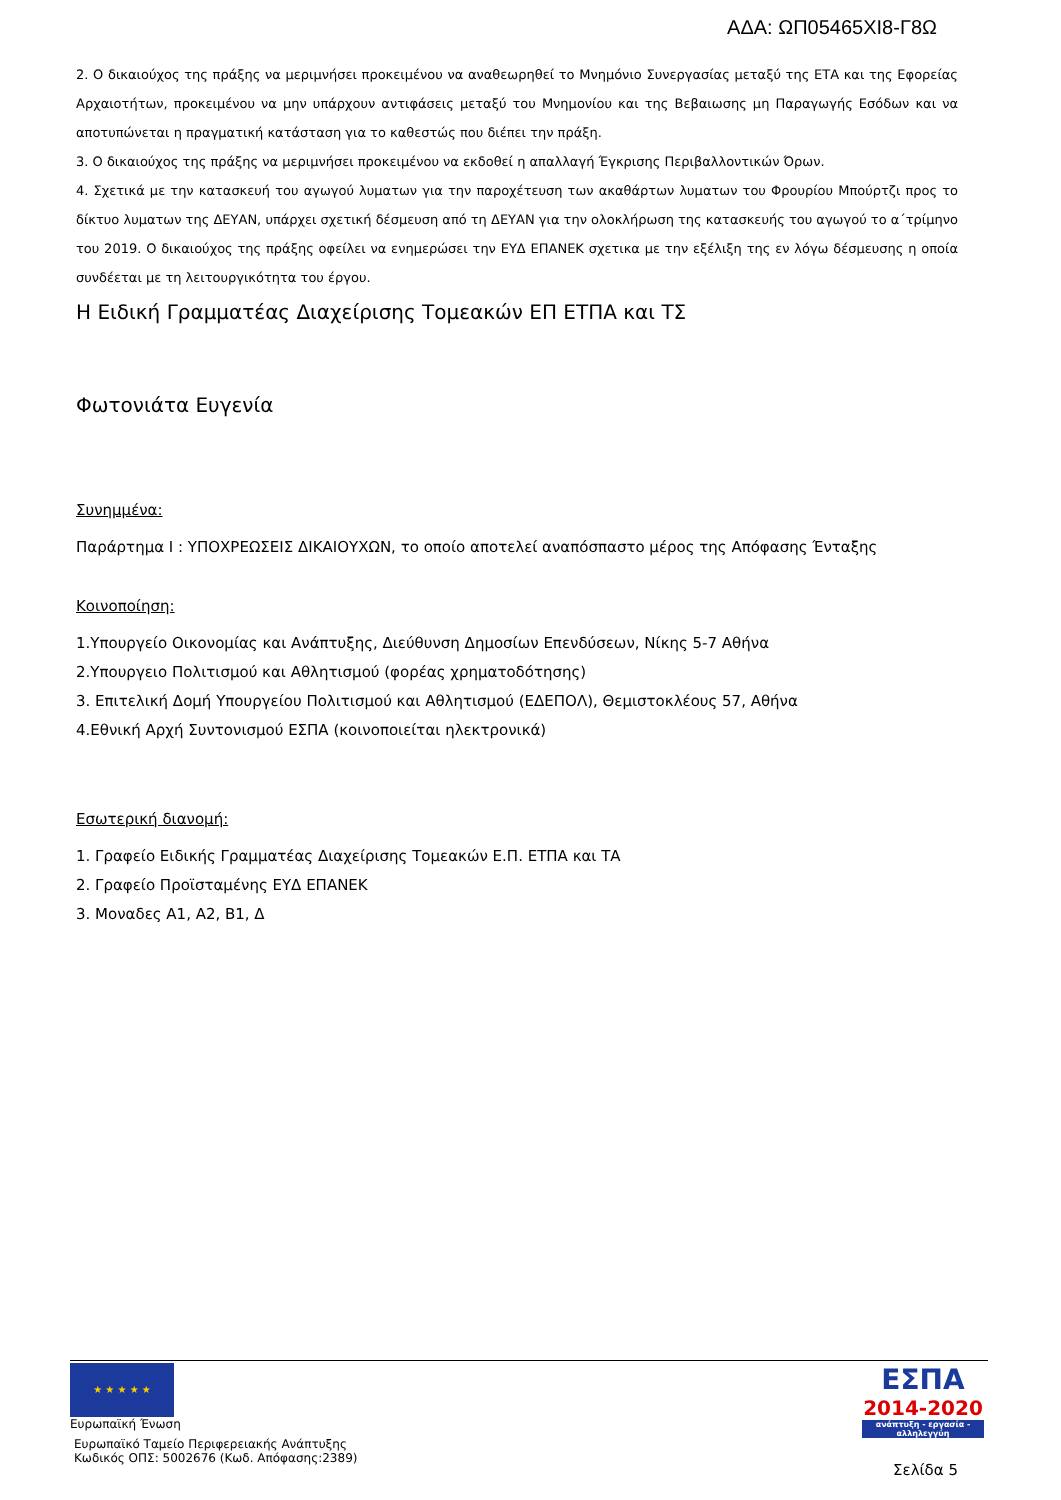ΑΔΑ: ΩΠ05465ΧΙ8-Γ8Ω
2. Ο δικαιούχος της πράξης να μεριμνήσει προκειμένου να αναθεωρηθεί το Μνημόνιο Συνεργασίας μεταξύ της ΕΤΑ και της Εφορείας Αρχαιοτήτων, προκειμένου να μην υπάρχουν αντιφάσεις μεταξύ του Μνημονίου και της Βεβαιωσης μη Παραγωγής Εσόδων και να αποτυπώνεται η πραγματική κατάσταση για το καθεστώς που διέπει την πράξη.
3. Ο δικαιούχος της πράξης να μεριμνήσει προκειμένου να εκδοθεί η απαλλαγή Έγκρισης Περιβαλλοντικών Όρων.
4. Σχετικά με την κατασκευή του αγωγού λυματων για την παροχέτευση των ακαθάρτων λυματων του Φρουρίου Μπούρτζι προς το δίκτυο λυματων της ΔΕΥΑΝ, υπάρχει σχετική δέσμευση από τη ΔΕΥΑΝ για την ολοκλήρωση της κατασκευής του αγωγού το α΄τρίμηνο του 2019. Ο δικαιούχος της πράξης οφείλει να ενημερώσει την ΕΥΔ ΕΠΑΝΕΚ σχετικα με την εξέλιξη της εν λόγω δέσμευσης η οποία συνδέεται με τη λειτουργικότητα του έργου.
Η Ειδική Γραμματέας Διαχείρισης Τομεακών ΕΠ ΕΤΠΑ και ΤΣ
Φωτονιάτα Ευγενία
Συνημμένα:
Παράρτημα Ι : ΥΠΟΧΡΕΩΣΕΙΣ ΔΙΚΑΙΟΥΧΩΝ, το οποίο αποτελεί αναπόσπαστο μέρος της Απόφασης Ένταξης
Κοινοποίηση:
1.Υπουργείο Οικονομίας και Ανάπτυξης, Διεύθυνση Δημοσίων Επενδύσεων, Νίκης 5-7 Αθήνα
2.Υπουργειο Πολιτισμού και Αθλητισμού (φορέας χρηματοδότησης)
3. Επιτελική Δομή Υπουργείου Πολιτισμού και Αθλητισμού (ΕΔΕΠΟΛ), Θεμιστοκλέους 57, Αθήνα
4.Εθνική Αρχή Συντονισμού ΕΣΠΑ (κοινοποιείται ηλεκτρονικά)
Εσωτερική διανομή:
1. Γραφείο Ειδικής Γραμματέας Διαχείρισης Τομεακών Ε.Π. ΕΤΠΑ και ΤΑ
2. Γραφείο Προϊσταμένης ΕΥΔ ΕΠΑΝΕΚ
3. Μοναδες Α1, Α2, Β1, Δ
★ ★ ★ ★ ★
Ευρωπαϊκή Ένωση
Ευρωπαϊκό Ταμείο Περιφερειακής Ανάπτυξης
Κωδικός ΟΠΣ: 5002676 (Κωδ. Απόφασης:2389)
ΕΣΠΑ
2014-2020
ανάπτυξη - εργασία - αλληλεγγύη
Σελίδα 5